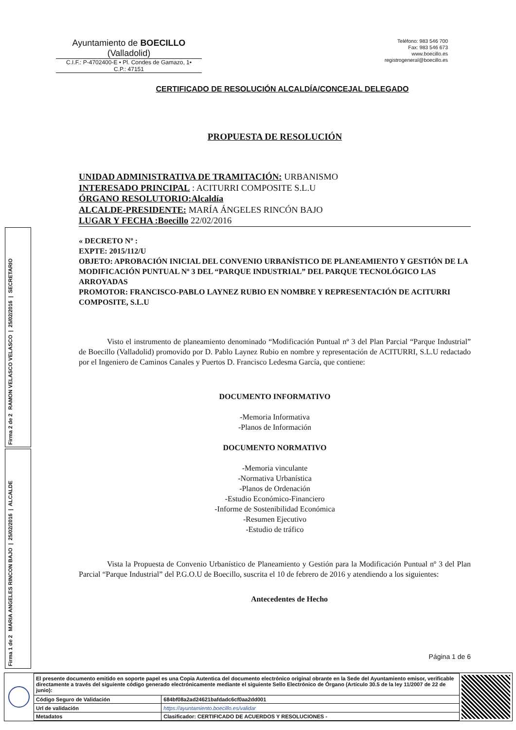Ayuntamiento de BOECILLO
(Valladolid)
C.I.F.: P-4702400-E • Pl. Condes de Gamazo, 1•
C.P.: 47151
Teléfono: 983 546 700
Fax: 983 546 673
www.boecillo.es
registrogeneral@boecillo.es
CERTIFICADO DE RESOLUCIÓN ALCALDÍA/CONCEJAL DELEGADO
PROPUESTA DE RESOLUCIÓN
UNIDAD ADMINISTRATIVA DE TRAMITACIÓN: URBANISMO
INTERESADO PRINCIPAL : ACITURRI COMPOSITE S.L.U
ÓRGANO RESOLUTORIO:Alcaldía
ALCALDE-PRESIDENTE: MARÍA ÁNGELES RINCÓN BAJO
LUGAR Y FECHA :Boecillo 22/02/2016
« DECRETO Nº :
EXPTE: 2015/112/U
OBJETO: APROBACIÓN INICIAL DEL CONVENIO URBANÍSTICO DE PLANEAMIENTO Y GESTIÓN DE LA MODIFICACIÓN PUNTUAL Nº 3 DEL “PARQUE INDUSTRIAL” DEL PARQUE TECNOLÓGICO LAS ARROYADAS
PROMOTOR: FRANCISCO-PABLO LAYNEZ RUBIO EN NOMBRE Y REPRESENTACIÓN DE ACITURRI COMPOSITE, S.L.U
Visto el instrumento de planeamiento denominado “Modificación Puntual nº 3 del Plan Parcial “Parque Industrial” de Boecillo (Valladolid) promovido por D. Pablo Laynez Rubio en nombre y representación de ACITURRI, S.L.U redactado por el Ingeniero de Caminos Canales y Puertos D. Francisco Ledesma García, que contiene:
DOCUMENTO INFORMATIVO
-Memoria Informativa
-Planos de Información
DOCUMENTO NORMATIVO
-Memoria vinculante
-Normativa Urbanística
-Planos de Ordenación
-Estudio Económico-Financiero
-Informe de Sostenibilidad Económica
-Resumen Ejecutivo
-Estudio de tráfico
Vista la Propuesta de Convenio Urbanístico de Planeamiento y Gestión para la Modificación Puntual nº 3 del Plan Parcial “Parque Industrial” del P.G.O.U de Boecillo, suscrita el 10 de febrero de 2016 y atendiendo a los siguientes:
Antecedentes de Hecho
Página 1 de 6
Firma 2 de 2
RAMON VELASCO VELASCO | 25/02/2016 | SECRETARIO
Firma 1 de 2
MARIA ANGELES RINCON BAJO | 25/02/2016 | ALCALDE
| El presente documento emitido en soporte papel es una Copia Autentica del documento electrónico original obrante en la Sede del Ayuntamiento emisor, verificable directamente a través del siguiente código generado electrónicamente mediante el siguiente Sello Electrónico de Órgano (Artículo 30.5 de la ley 11/2007 de 22 de junio): | |
| Código Seguro de Validación | 684bf08a2ad24621bafdadc6cf0aa2dd001 |
| Url de validación | https://ayuntamiento.boecillo.es/validar |
| Metadatos | Clasificador: CERTIFICADO DE ACUERDOS Y RESOLUCIONES - |